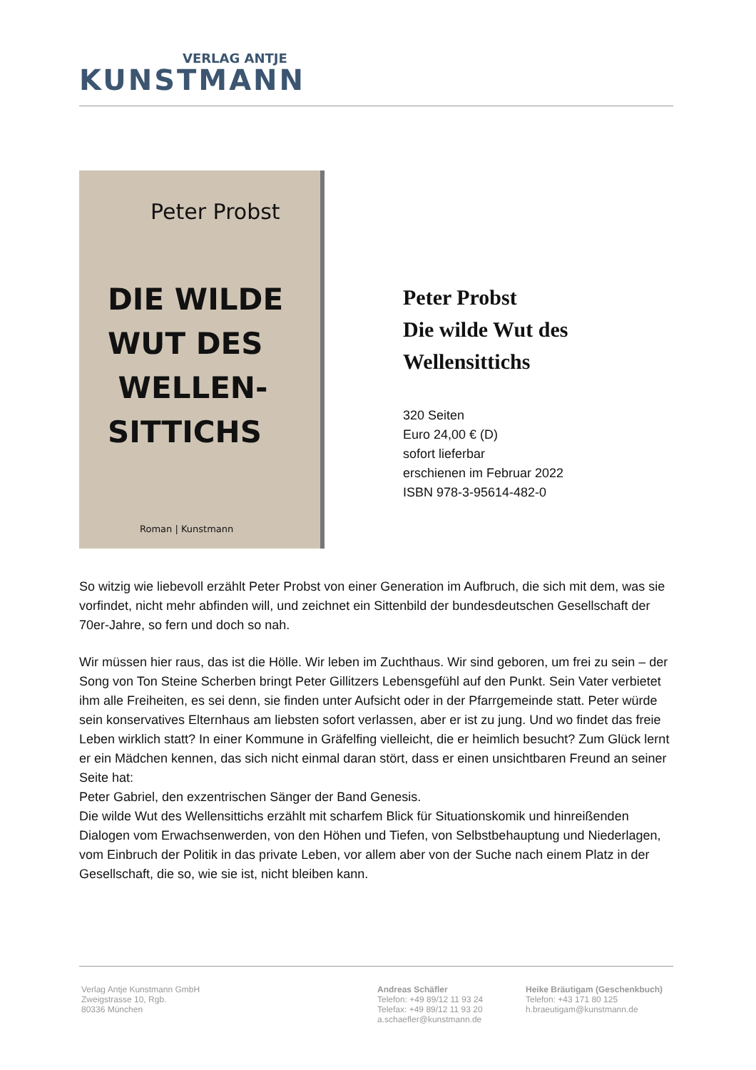VERLAG ANTJE
KUNSTMANN
Peter Probst
DIE WILDE
WUT DES
WELLEN-
SITTICHS
Roman | Kunstmann
Peter Probst
Die wilde Wut des
Wellensittichs
320 Seiten
Euro 24,00 € (D)
sofort lieferbar
erschienen im Februar 2022
ISBN 978-3-95614-482-0
So witzig wie liebevoll erzählt Peter Probst von einer Generation im Aufbruch, die sich mit dem, was sie vorfindet, nicht mehr abfinden will, und zeichnet ein Sittenbild der bundesdeutschen Gesellschaft der 70er-Jahre, so fern und doch so nah.
Wir müssen hier raus, das ist die Hölle. Wir leben im Zuchthaus. Wir sind geboren, um frei zu sein – der Song von Ton Steine Scherben bringt Peter Gillitzers Lebensgefühl auf den Punkt. Sein Vater verbietet ihm alle Freiheiten, es sei denn, sie finden unter Aufsicht oder in der Pfarrgemeinde statt. Peter würde sein konservatives Elternhaus am liebsten sofort verlassen, aber er ist zu jung. Und wo findet das freie Leben wirklich statt? In einer Kommune in Gräfelfing vielleicht, die er heimlich besucht? Zum Glück lernt er ein Mädchen kennen, das sich nicht einmal daran stört, dass er einen unsichtbaren Freund an seiner Seite hat:
Peter Gabriel, den exzentrischen Sänger der Band Genesis.
Die wilde Wut des Wellensittichs erzählt mit scharfem Blick für Situationskomik und hinreißenden Dialogen vom Erwachsenwerden, von den Höhen und Tiefen, von Selbstbehauptung und Niederlagen, vom Einbruch der Politik in das private Leben, vor allem aber von der Suche nach einem Platz in der Gesellschaft, die so, wie sie ist, nicht bleiben kann.
Verlag Antje Kunstmann GmbH
Zweigstrasse 10, Rgb.
80336 München
Andreas Schäfler
Telefon: +49 89/12 11 93 24
Telefax: +49 89/12 11 93 20
a.schaefler@kunstmann.de
Heike Bräutigam (Geschenkbuch)
Telefon: +43 171 80 125
h.braeutigam@kunstmann.de